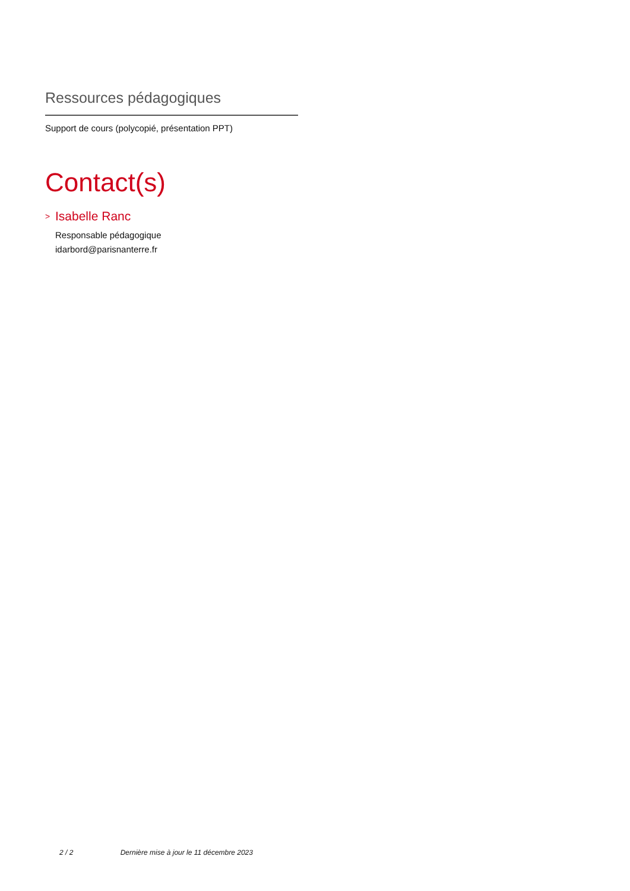Ressources pédagogiques
Support de cours (polycopié, présentation PPT)
Contact(s)
>
Isabelle Ranc
Responsable pédagogique
idarbord@parisnanterre.fr
2 / 2 Dernière mise à jour le 11 décembre 2023